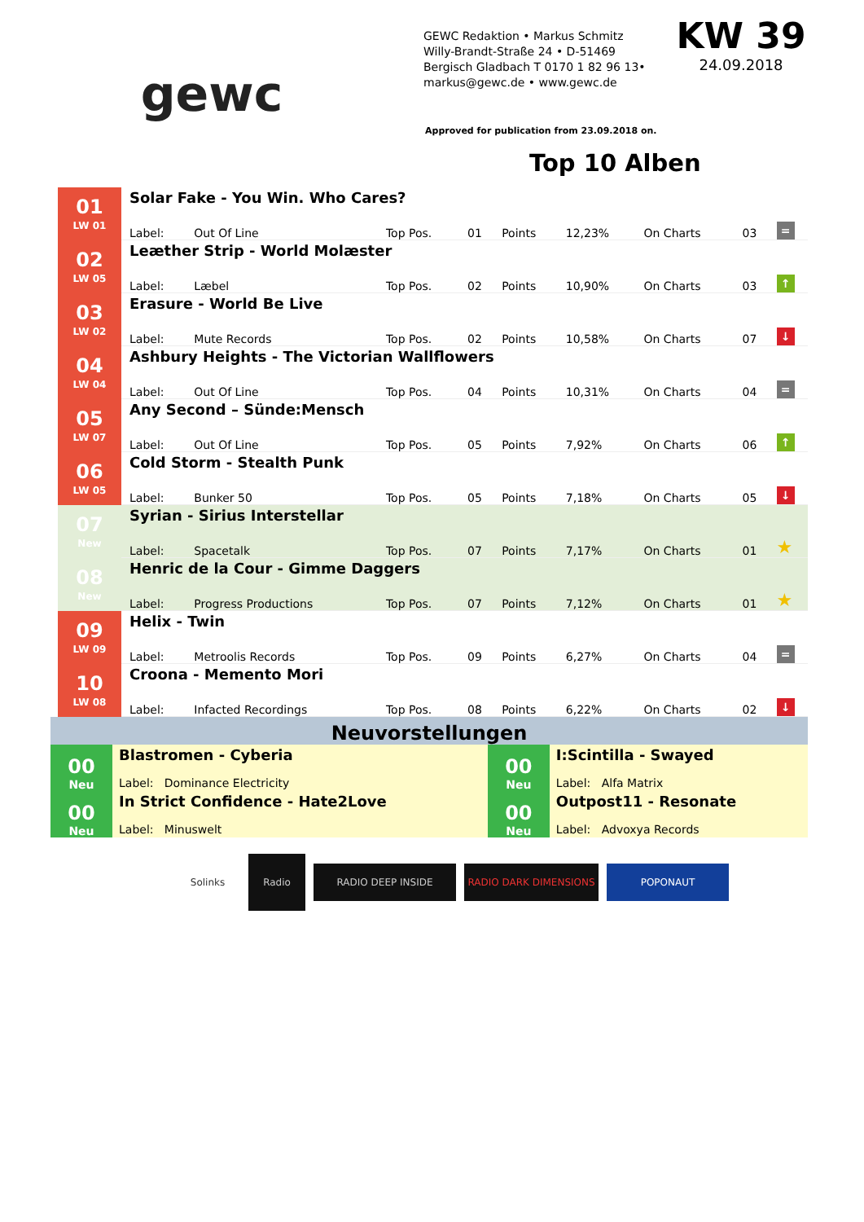gewc
GEWC Redaktion • Markus Schmitz
Willy-Brandt-Straße 24 • D-51469
Bergisch Gladbach T 0170 1 82 96 13•
markus@gewc.de • www.gewc.de
KW 39
24.09.2018
Approved for publication from 23.09.2018 on.
Top 10 Alben
| 01 LW 01 | Solar Fake - You Win. Who Cares? | | | | | | | | |
| | Label: | Out Of Line | Top Pos. | 01 | Points | 12,23% | On Charts | 03 | = |
| 02 LW 05 | Leæther Strip - World Molæster | | | | | | | | |
| | Label: | Læbel | Top Pos. | 02 | Points | 10,90% | On Charts | 03 | ↑ |
| 03 LW 02 | Erasure - World Be Live | | | | | | | | |
| | Label: | Mute Records | Top Pos. | 02 | Points | 10,58% | On Charts | 07 | ↓ |
| 04 LW 04 | Ashbury Heights - The Victorian Wallflowers | | | | | | | | |
| | Label: | Out Of Line | Top Pos. | 04 | Points | 10,31% | On Charts | 04 | = |
| 05 LW 07 | Any Second – Sünde:Mensch | | | | | | | | |
| | Label: | Out Of Line | Top Pos. | 05 | Points | 7,92% | On Charts | 06 | ↑ |
| 06 LW 05 | Cold Storm - Stealth Punk | | | | | | | | |
| | Label: | Bunker 50 | Top Pos. | 05 | Points | 7,18% | On Charts | 05 | ↓ |
| 07 New | Syrian - Sirius Interstellar | | | | | | | | |
| | Label: | Spacetalk | Top Pos. | 07 | Points | 7,17% | On Charts | 01 | ★ |
| 08 New | Henric de la Cour - Gimme Daggers | | | | | | | | |
| | Label: | Progress Productions | Top Pos. | 07 | Points | 7,12% | On Charts | 01 | ★ |
| 09 LW 09 | Helix - Twin | | | | | | | | |
| | Label: | Metroolis Records | Top Pos. | 09 | Points | 6,27% | On Charts | 04 | = |
| 10 LW 08 | Croona - Memento Mori | | | | | | | | |
| | Label: | Infacted Recordings | Top Pos. | 08 | Points | 6,22% | On Charts | 02 | ↓ |
| Neuvorstellungen | | | |
| 00 Neu | Blastromen - Cyberia Label: Dominance Electricity | 00 Neu | I:Scintilla - Swayed Label: Alfa Matrix |
| 00 Neu | In Strict Confidence - Hate2Love Label: Minuswelt | 00 Neu | Outpost11 - Resonate Label: Advoxya Records |
Solinks
Radio
RADIO DEEP INSIDE RADIO DARK DIMENSIONS POPONAUT